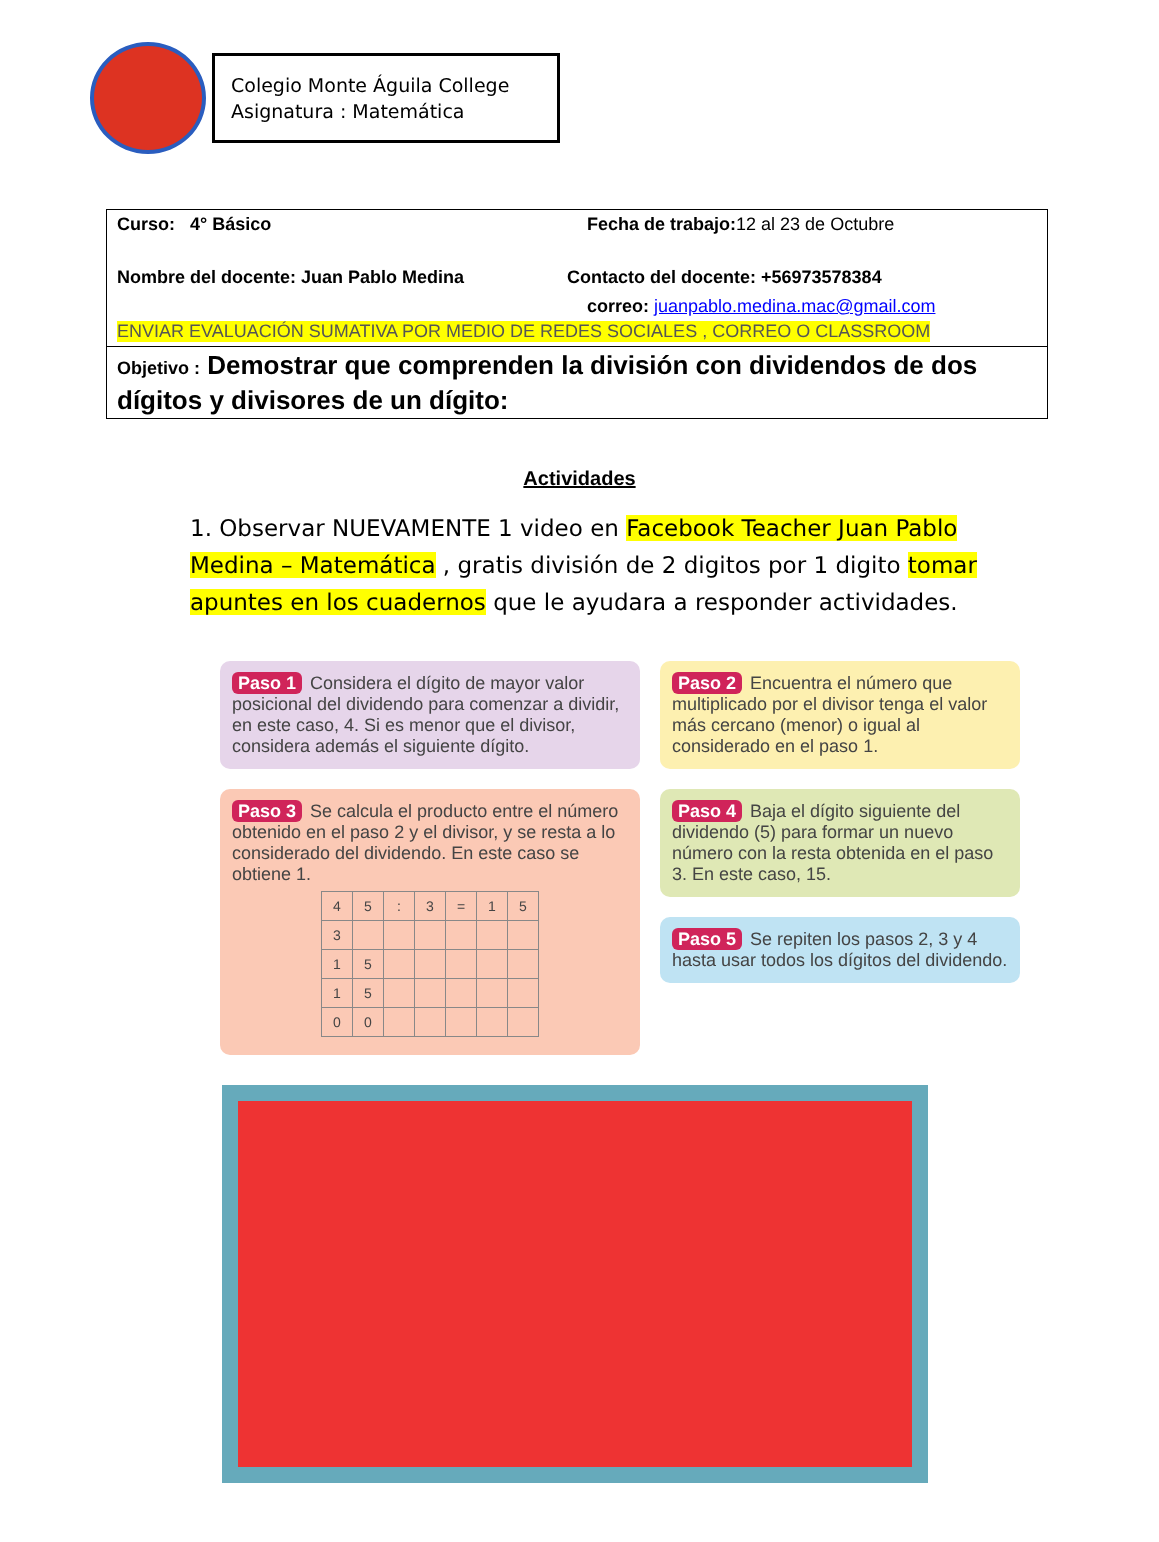Colegio Monte Águila College
Asignatura : Matemática
Curso: 4° Básico Fecha de trabajo: 12 al 23 de Octubre
Nombre del docente: Juan Pablo Medina Contacto del docente: +56973578384
correo: juanpablo.medina.mac@gmail.com
ENVIAR EVALUACIÓN SUMATIVA POR MEDIO DE REDES SOCIALES , CORREO O CLASSROOM
Objetivo : Demostrar que comprenden la división con dividendos de dos dígitos y divisores de un dígito:
Actividades
1. Observar NUEVAMENTE 1 video en Facebook Teacher Juan Pablo Medina – Matemática , gratis división de 2 digitos por 1 digito tomar apuntes en los cuadernos que le ayudara a responder actividades.
Paso 1 Considera el dígito de mayor valor posicional del dividendo para comenzar a dividir, en este caso, 4. Si es menor que el divisor, considera además el siguiente dígito.
Paso 2 Encuentra el número que multiplicado por el divisor tenga el valor más cercano (menor) o igual al considerado en el paso 1.
Paso 3 Se calcula el producto entre el número obtenido en el paso 2 y el divisor, y se resta a lo considerado del dividendo. En este caso se obtiene 1.
| 4 | 5 | : | 3 | = | 1 | 5 |
| 3 | | | | | | |
| 1 | 5 | | | | | |
| 1 | 5 | | | | | |
| 0 | 0 | | | | | |
Paso 4 Baja el dígito siguiente del dividendo (5) para formar un nuevo número con la resta obtenida en el paso 3. En este caso, 15.
Paso 5 Se repiten los pasos 2, 3 y 4 hasta usar todos los dígitos del dividendo.